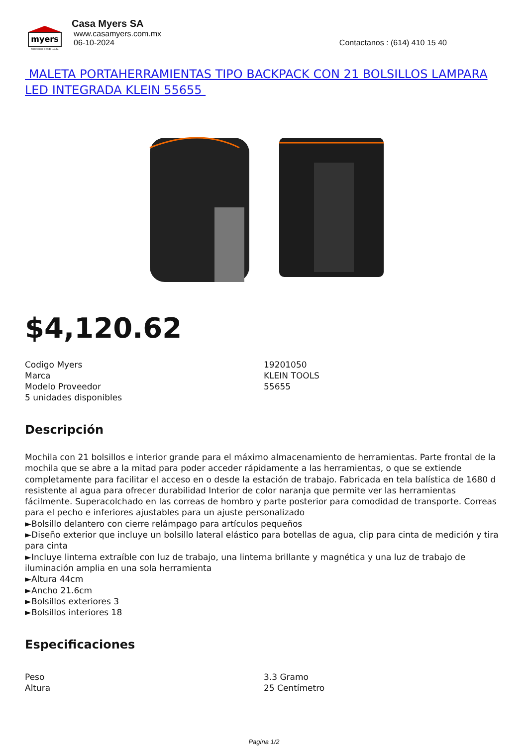myers
ferreteros desde 1921
Casa Myers SA
www.casamyers.com.mx
06-10-2024 Contactanos : (614) 410 15 40
MALETA PORTAHERRAMIENTAS TIPO BACKPACK CON 21 BOLSILLOS LAMPARA LED INTEGRADA KLEIN 55655
$4,120.62
| Codigo Myers | 19201050 |
| Marca | KLEIN TOOLS |
| Modelo Proveedor | 55655 |
| 5 unidades disponibles | |
Descripción
Mochila con 21 bolsillos e interior grande para el máximo almacenamiento de herramientas. Parte frontal de la mochila que se abre a la mitad para poder acceder rápidamente a las herramientas, o que se extiende completamente para facilitar el acceso en o desde la estación de trabajo. Fabricada en tela balística de 1680 d resistente al agua para ofrecer durabilidad Interior de color naranja que permite ver las herramientas fácilmente. Superacolchado en las correas de hombro y parte posterior para comodidad de transporte. Correas para el pecho e inferiores ajustables para un ajuste personalizado
►Bolsillo delantero con cierre relámpago para artículos pequeños
►Diseño exterior que incluye un bolsillo lateral elástico para botellas de agua, clip para cinta de medición y tira para cinta
►Incluye linterna extraíble con luz de trabajo, una linterna brillante y magnética y una luz de trabajo de iluminación amplia en una sola herramienta
►Altura 44cm
►Ancho 21.6cm
►Bolsillos exteriores 3
►Bolsillos interiores 18
Especificaciones
| Peso | 3.3 Gramo |
| Altura | 25 Centímetro |
Pagina 1/2